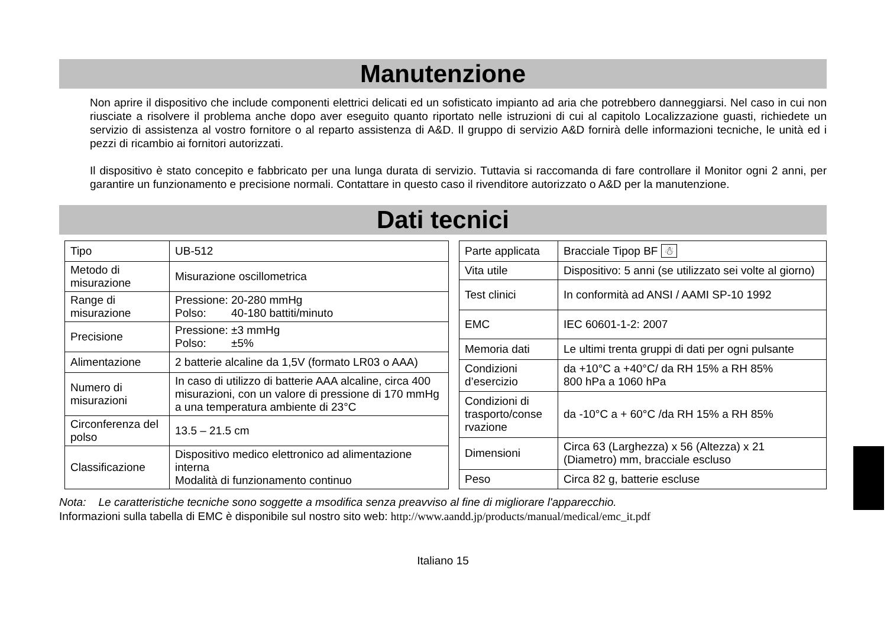Manutenzione
Non aprire il dispositivo che include componenti elettrici delicati ed un sofisticato impianto ad aria che potrebbero danneggiarsi. Nel caso in cui non riusciate a risolvere il problema anche dopo aver eseguito quanto riportato nelle istruzioni di cui al capitolo Localizzazione guasti, richiedete un servizio di assistenza al vostro fornitore o al reparto assistenza di A&D. Il gruppo di servizio A&D fornirà delle informazioni tecniche, le unità ed i pezzi di ricambio ai fornitori autorizzati.
Il dispositivo è stato concepito e fabbricato per una lunga durata di servizio. Tuttavia si raccomanda di fare controllare il Monitor ogni 2 anni, per garantire un funzionamento e precisione normali. Contattare in questo caso il rivenditore autorizzato o A&D per la manutenzione.
Dati tecnici
| Tipo | UB-512 |
| Metodo di misurazione | Misurazione oscillometrica |
| Range di misurazione | Pressione: 20-280 mmHg Polso: 40-180 battiti/minuto |
| Precisione | Pressione: ±3 mmHg Polso: ±5% |
| Alimentazione | 2 batterie alcaline da 1,5V (formato LR03 o AAA) |
| Numero di misurazioni | In caso di utilizzo di batterie AAA alcaline, circa 400 misurazioni, con un valore di pressione di 170 mmHg a una temperatura ambiente di 23°C |
| Circonferenza del polso | 13.5 – 21.5 cm |
| Classificazione | Dispositivo medico elettronico ad alimentazione interna Modalità di funzionamento continuo |
| Parte applicata | Bracciale Tipop BF ☃ |
| Vita utile | Dispositivo: 5 anni (se utilizzato sei volte al giorno) |
| Test clinici | In conformità ad ANSI / AAMI SP-10 1992 |
| EMC | IEC 60601-1-2: 2007 |
| Memoria dati | Le ultimi trenta gruppi di dati per ogni pulsante |
| Condizioni d’esercizio | da +10°C a +40°C/ da RH 15% a RH 85% 800 hPa a 1060 hPa |
| Condizioni di trasporto/conse rvazione | da -10°C a + 60°C /da RH 15% a RH 85% |
| Dimensioni | Circa 63 (Larghezza) x 56 (Altezza) x 21 (Diametro) mm, bracciale escluso |
| Peso | Circa 82 g, batterie escluse |
Nota: Le caratteristiche tecniche sono soggette a msodifica senza preavviso al fine di migliorare l'apparecchio.
Informazioni sulla tabella di EMC è disponibile sul nostro sito web: http://www.aandd.jp/products/manual/medical/emc_it.pdf
Italiano 15